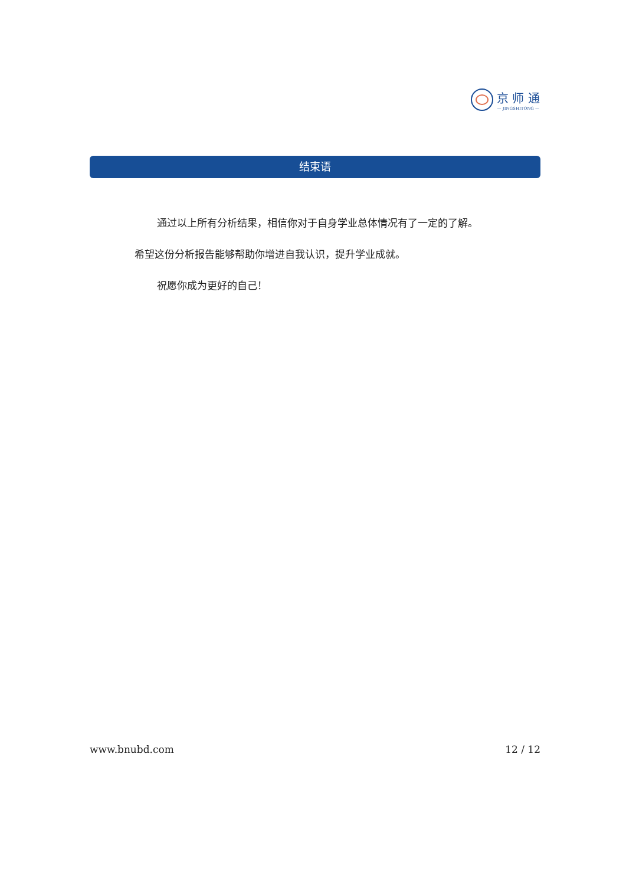京 师 通
— JINGSHITONG —
结束语
通过以上所有分析结果，相信你对于自身学业总体情况有了一定的了解。 希望这份分析报告能够帮助你增进自我认识，提升学业成就。
祝愿你成为更好的自己！
www.bnubd.com 12 / 12